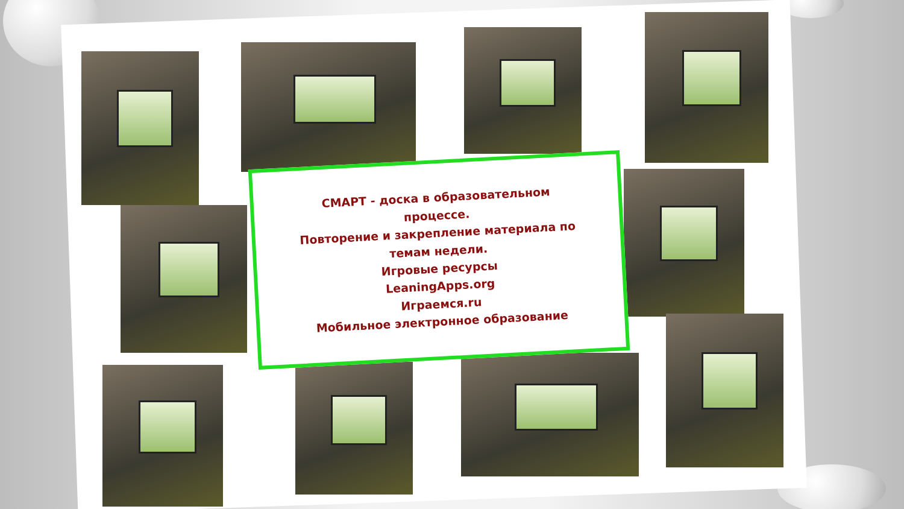СМАРТ - доска в образовательном
процессе.
Повторение и закрепление материала по
темам недели.
Игровые ресурсы
LeaningApps.org
Играемся.ru
Мобильное электронное образование